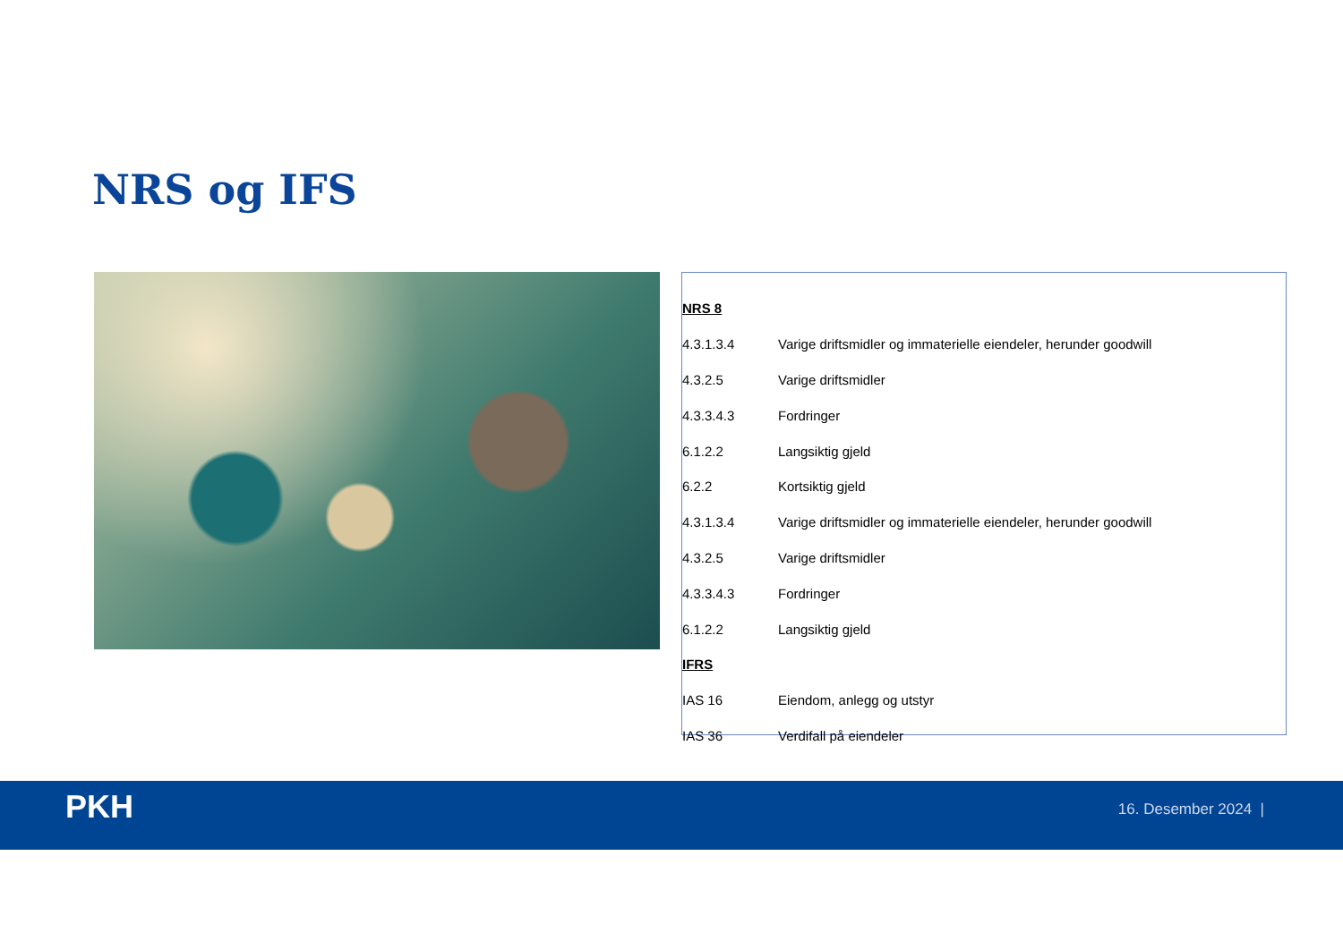NRS og IFS
| NRS 8 | |
| 4.3.1.3.4 | Varige driftsmidler og immaterielle eiendeler, herunder goodwill |
| 4.3.2.5 | Varige driftsmidler |
| 4.3.3.4.3 | Fordringer |
| 6.1.2.2 | Langsiktig gjeld |
| 6.2.2 | Kortsiktig gjeld |
| 4.3.1.3.4 | Varige driftsmidler og immaterielle eiendeler, herunder goodwill |
| 4.3.2.5 | Varige driftsmidler |
| 4.3.3.4.3 | Fordringer |
| 6.1.2.2 | Langsiktig gjeld |
| IFRS | |
| IAS 16 | Eiendom, anlegg og utstyr |
| IAS 36 | Verdifall på eiendeler |
PKH 16. Desember 2024 |